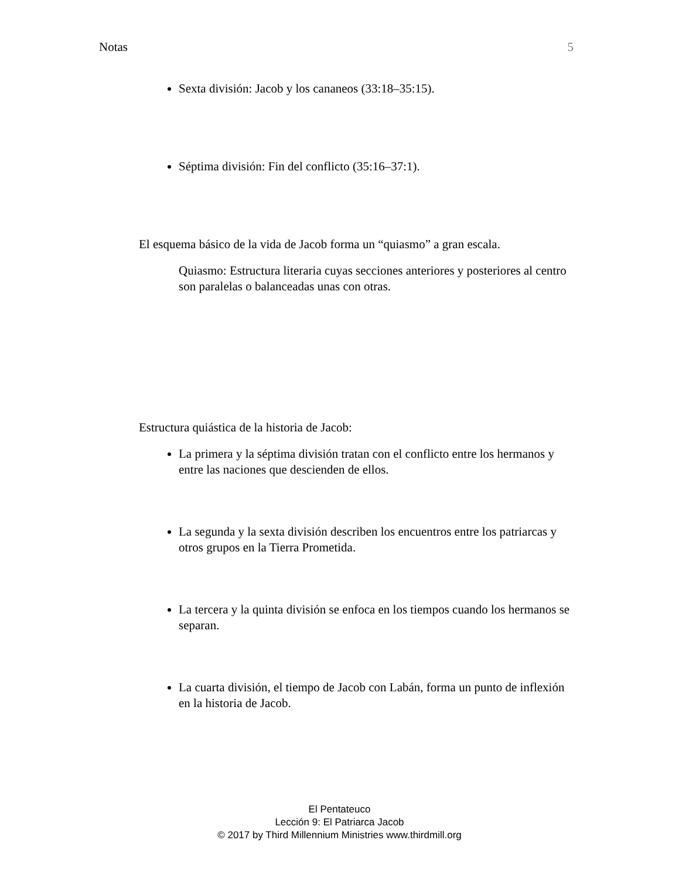Notas 5
Sexta división: Jacob y los cananeos (33:18–35:15).
Séptima división: Fin del conflicto (35:16–37:1).
El esquema básico de la vida de Jacob forma un “quiasmo” a gran escala.
Quiasmo: Estructura literaria cuyas secciones anteriores y posteriores al centro son paralelas o balanceadas unas con otras.
Estructura quiástica de la historia de Jacob:
La primera y la séptima división tratan con el conflicto entre los hermanos y entre las naciones que descienden de ellos.
La segunda y la sexta división describen los encuentros entre los patriarcas y otros grupos en la Tierra Prometida.
La tercera y la quinta división se enfoca en los tiempos cuando los hermanos se separan.
La cuarta división, el tiempo de Jacob con Labán, forma un punto de inflexión en la historia de Jacob.
El Pentateuco
Lección 9: El Patriarca Jacob
© 2017 by Third Millennium Ministries www.thirdmill.org